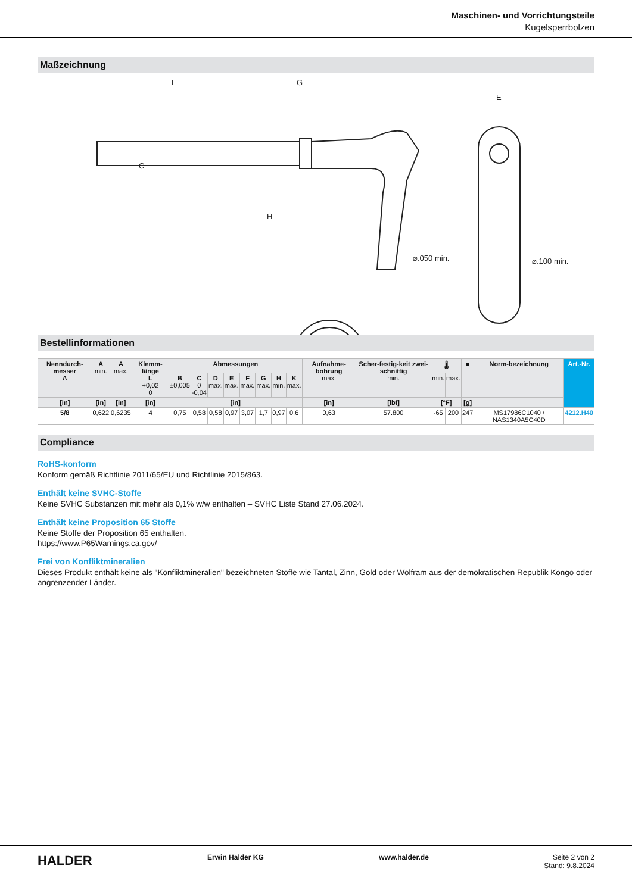Maschinen- und Vorrichtungsteile
Kugelsperrbolzen
Maßzeichnung
L
G
H
E
⌀.050 min.
⌀.100 min.
C
Bestellinformationen
| Nenndurch-messer A | A min. | A max. | Klemm-länge L +0,02 0 | Abmessungen | | | | | | | | Aufnahme-bohrung max. | Scher-festig-keit zwei-schnittig min. | 🌡 | | ■ | Norm-bezeichnung | Art.-Nr. |
| --- | --- | --- | --- | --- | --- | --- | --- | --- | --- | --- | --- | --- | --- | --- | --- | --- | --- | --- |
| | | | | B ±0,005 | C 0 -0,04 | D max. | E max. | F max. | G max. | H min. | K max. | | | min. | max. | | | |
| [in] | [in] | [in] | [in] | [in] | | | | | | | | [in] | [lbf] | [°F] | | [g] | | |
| 5/8 | 0,622 | 0,6235 | 4 | 0,75 | 0,58 | 0,58 | 0,97 | 3,07 | 1,7 | 0,97 | 0,6 | 0,63 | 57.800 | -65 | 200 | 247 | MS17986C1040 / NAS1340A5C40D | 4212.H40 |
Compliance
RoHS-konform
Konform gemäß Richtlinie 2011/65/EU und Richtlinie 2015/863.
Enthält keine SVHC-Stoffe
Keine SVHC Substanzen mit mehr als 0,1% w/w enthalten – SVHC Liste Stand 27.06.2024.
Enthält keine Proposition 65 Stoffe
Keine Stoffe der Proposition 65 enthalten.
https://www.P65Warnings.ca.gov/
Frei von Konfliktmineralien
Dieses Produkt enthält keine als "Konfliktmineralien" bezeichneten Stoffe wie Tantal, Zinn, Gold oder Wolfram aus der demokratischen Republik Kongo oder angrenzender Länder.
HALDER Erwin Halder KG www.halder.de Seite 2 von 2
Stand: 9.8.2024